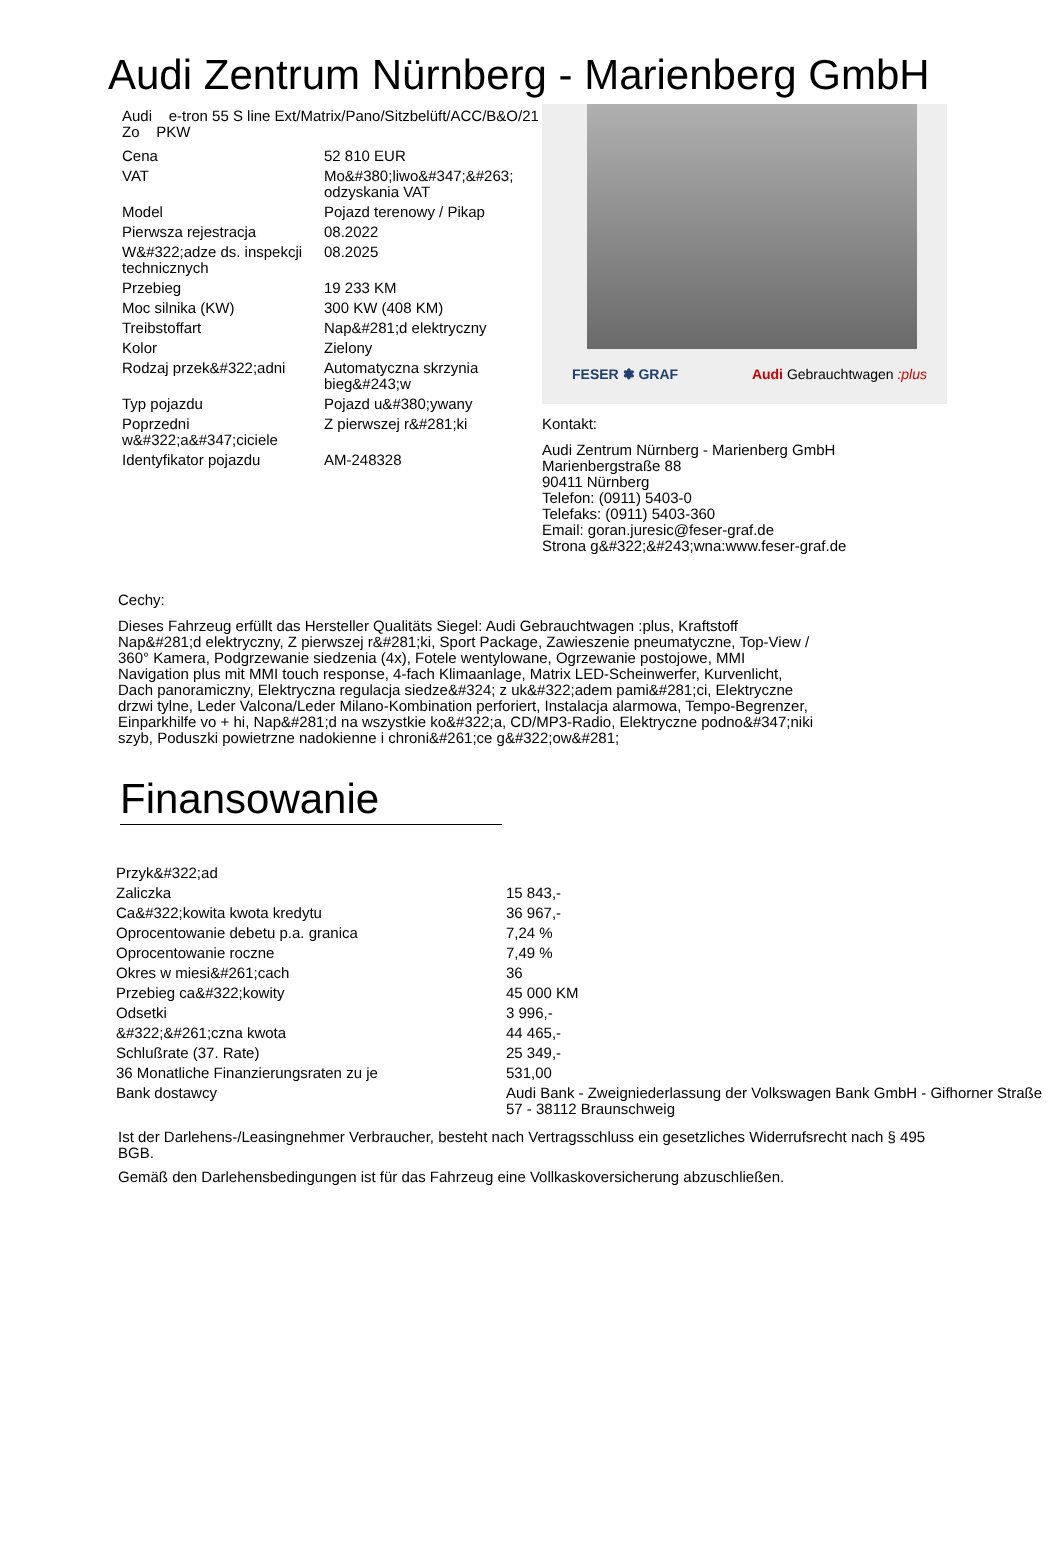Audi Zentrum Nürnberg - Marienberg GmbH
Audi e-tron 55 S line Ext/Matrix/Pano/Sitzbelüft/ACC/B&O/21 Zo PKW
| Cena | 52 810 EUR |
| VAT | Mo&#380;liwo&#347;&#263; odzyskania VAT |
| Model | Pojazd terenowy / Pikap |
| Pierwsza rejestracja | 08.2022 |
| W&#322;adze ds. inspekcji technicznych | 08.2025 |
| Przebieg | 19 233 KM |
| Moc silnika (KW) | 300 KW (408 KM) |
| Treibstoffart | Nap&#281;d elektryczny |
| Kolor | Zielony |
| Rodzaj przek&#322;adni | Automatyczna skrzynia bieg&#243;w |
| Typ pojazdu | Pojazd u&#380;ywany |
| Poprzedni w&#322;a&#347;ciciele | Z pierwszej r&#281;ki |
| Identyfikator pojazdu | AM-248328 |
FESER ✽ GRAF Audi Gebrauchtwagen :plus
Kontakt:
Audi Zentrum Nürnberg - Marienberg GmbH
Marienbergstraße 88
90411 Nürnberg
Telefon: (0911) 5403-0
Telefaks: (0911) 5403-360
Email: goran.juresic@feser-graf.de
Strona g&#322;&#243;wna:www.feser-graf.de
Cechy:
Dieses Fahrzeug erfüllt das Hersteller Qualitäts Siegel: Audi Gebrauchtwagen :plus, Kraftstoff Nap&#281;d elektryczny, Z pierwszej r&#281;ki, Sport Package, Zawieszenie pneumatyczne, Top-View / 360° Kamera, Podgrzewanie siedzenia (4x), Fotele wentylowane, Ogrzewanie postojowe, MMI Navigation plus mit MMI touch response, 4-fach Klimaanlage, Matrix LED-Scheinwerfer, Kurvenlicht, Dach panoramiczny, Elektryczna regulacja siedze&#324; z uk&#322;adem pami&#281;ci, Elektryczne drzwi tylne, Leder Valcona/Leder Milano-Kombination perforiert, Instalacja alarmowa, Tempo-Begrenzer, Einparkhilfe vo + hi, Nap&#281;d na wszystkie ko&#322;a, CD/MP3-Radio, Elektryczne podno&#347;niki szyb, Poduszki powietrzne nadokienne i chroni&#261;ce g&#322;ow&#281;
Finansowanie
| Przyk&#322;ad | |
| Zaliczka | 15 843,- |
| Ca&#322;kowita kwota kredytu | 36 967,- |
| Oprocentowanie debetu p.a. granica | 7,24 % |
| Oprocentowanie roczne | 7,49 % |
| Okres w miesi&#261;cach | 36 |
| Przebieg ca&#322;kowity | 45 000 KM |
| Odsetki | 3 996,- |
| &#322;&#261;czna kwota | 44 465,- |
| Schlußrate (37. Rate) | 25 349,- |
| 36 Monatliche Finanzierungsraten zu je | 531,00 |
| Bank dostawcy | Audi Bank - Zweigniederlassung der Volkswagen Bank GmbH - Gifhorner Straße 57 - 38112 Braunschweig |
Ist der Darlehens-/Leasingnehmer Verbraucher, besteht nach Vertragsschluss ein gesetzliches Widerrufsrecht nach § 495 BGB.
Gemäß den Darlehensbedingungen ist für das Fahrzeug eine Vollkaskoversicherung abzuschließen.